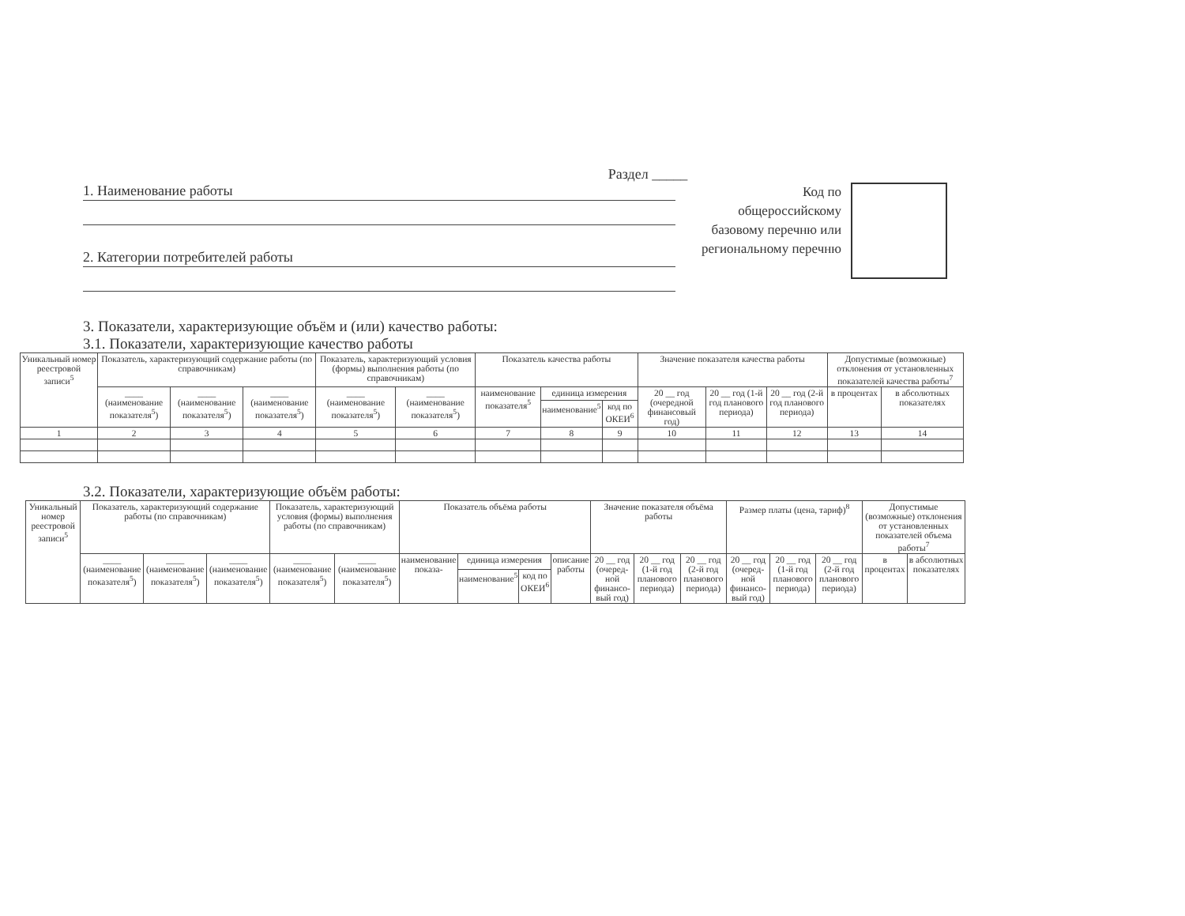Раздел _____
1. Наименование работы
2. Категории потребителей работы
Код по общероссийскому базовому перечню или региональному перечню
3. Показатели, характеризующие объём и (или) качество работы:
3.1. Показатели, характеризующие качество работы
| Уникальный номер реестровой записи<sup>5</sup> | Показатель, характеризующий содержание работы (по справочникам) | | | Показатель, характеризующий условия (формы) выполнения работы (по справочникам) | | Показатель качества работы | | | Значение показателя качества работы | | | Допустимые (возможные) отклонения от установленных показателей качества работы<sup>7</sup> | |
| --- | --- | --- | --- | --- | --- | --- | --- | --- | --- | --- | --- | --- | --- |
| | ____ (наименование показателя<sup>5</sup>) | ____ (наименование показателя<sup>5</sup>) | ____ (наименование показателя<sup>5</sup>) | ____ (наименование показателя<sup>5</sup>) | ____ (наименование показателя<sup>5</sup>) | наименование показателя<sup>5</sup> | единица измерения | | 20 __ год (очередной финансовый год) | 20 __ год (1-й год планового периода) | 20 __ год (2-й год планового периода) | в процентах | в абсолютных показателях |
| | | | | | | | наименование<sup>5</sup> | код по ОКЕИ<sup>6</sup> | | | | | |
| 1 | 2 | 3 | 4 | 5 | 6 | 7 | 8 | 9 | 10 | 11 | 12 | 13 | 14 |
3.2. Показатели, характеризующие объём работы:
| Уникальный номер реестровой записи<sup>5</sup> | Показатель, характеризующий содержание работы (по справочникам) | | | Показатель, характеризующий условия (формы) выполнения работы (по справочникам) | | Показатель объёма работы | | | | Значение показателя объёма работы | | | Размер платы (цена, тариф)<sup>8</sup> | | | Допустимые (возможные) отклонения от установленных показателей объема работы<sup>7</sup> | |
| --- | --- | --- | --- | --- | --- | --- | --- | --- | --- | --- | --- | --- | --- | --- | --- | --- | --- |
| | ____ (наименование показателя<sup>5</sup>) | ____ (наименование показателя<sup>5</sup>) | ____ (наименование показателя<sup>5</sup>) | ____ (наименование показателя<sup>5</sup>) | ____ (наименование показателя<sup>5</sup>) | наименование показа- | единица измерения | | описание работы | 20 __ год (очеред-ной финансо-вый год) | 20 __ год (1-й год планового периода) | 20 __ год (2-й год планового периода) | 20 __ год (очеред-ной финансо-вый год) | 20 __ год (1-й год планового периода) | 20 __ год (2-й год планового периода) | в процентах | в абсолютных показателях |
| | | | | | | | наименование<sup>5</sup> | код по ОКЕИ<sup>6</sup> | | | | | | | | | |